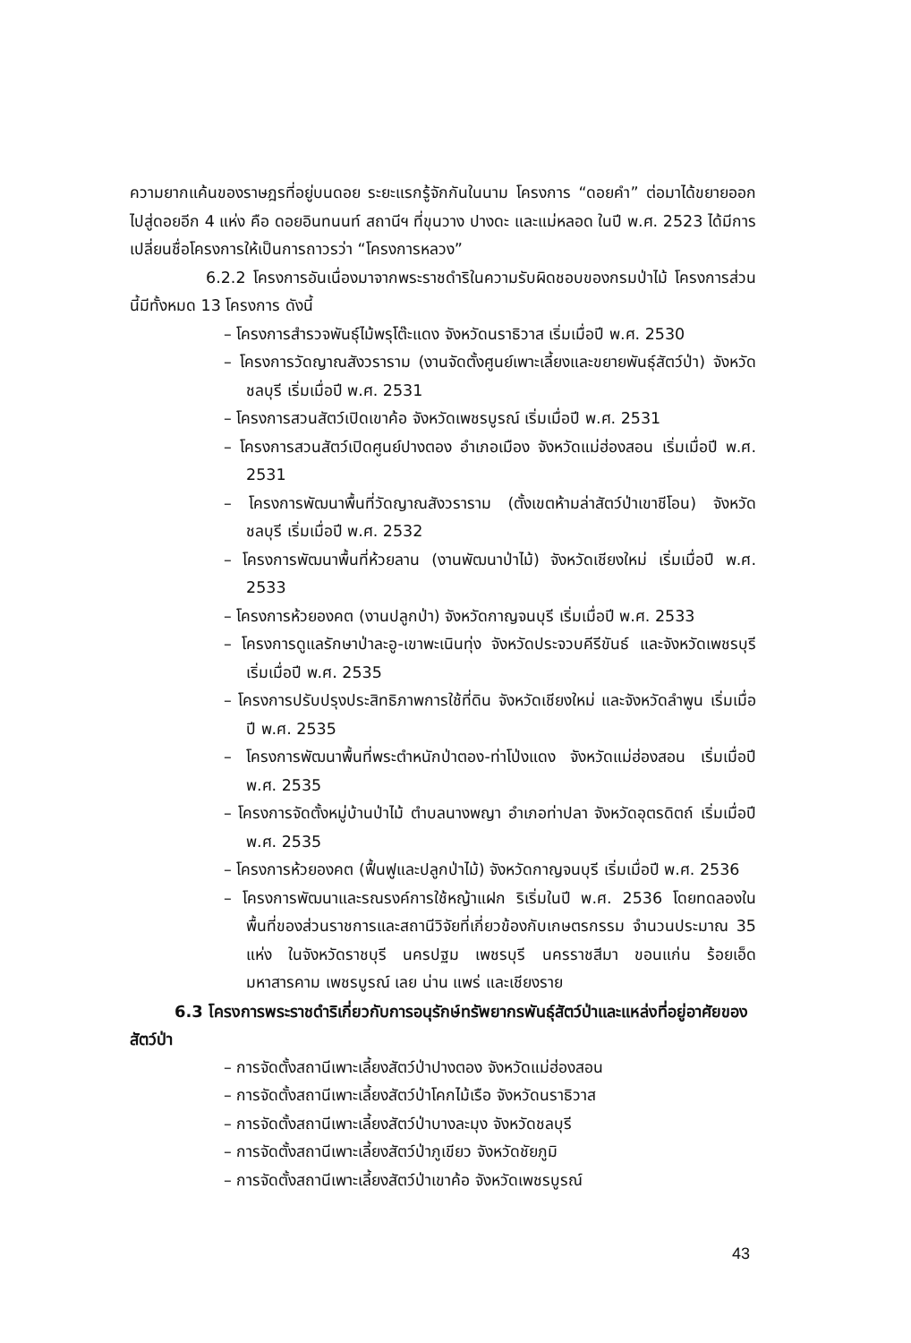ความยากแค้นของราษฎรที่อยู่บนดอย ระยะแรกรู้จักกันในนาม โครงการ “ดอยคำ” ต่อมาได้ขยายออกไปสู่ดอยอีก 4 แห่ง คือ ดอยอินทนนท์ สถานีฯ ที่ขุนวาง ปางดะ และแม่หลอด ในปี พ.ศ. 2523 ได้มีการเปลี่ยนชื่อโครงการให้เป็นการถาวรว่า “โครงการหลวง”
6.2.2 โครงการอันเนื่องมาจากพระราชดำริในความรับผิดชอบของกรมป่าไม้ โครงการส่วนนี้มีทั้งหมด 13 โครงการ ดังนี้
– โครงการสำรวจพันธุ์ไม้พรุโต๊ะแดง จังหวัดนราธิวาส เริ่มเมื่อปี พ.ศ. 2530
– โครงการวัดญาณสังวราราม (งานจัดตั้งศูนย์เพาะเลี้ยงและขยายพันธุ์สัตว์ป่า) จังหวัดชลบุรี เริ่มเมื่อปี พ.ศ. 2531
– โครงการสวนสัตว์เปิดเขาค้อ จังหวัดเพชรบูรณ์ เริ่มเมื่อปี พ.ศ. 2531
– โครงการสวนสัตว์เปิดศูนย์ปางตอง อำเภอเมือง จังหวัดแม่ฮ่องสอน เริ่มเมื่อปี พ.ศ. 2531
– โครงการพัฒนาพื้นที่วัดญาณสังวราราม (ตั้งเขตห้ามล่าสัตว์ป่าเขาชีโอน) จังหวัดชลบุรี เริ่มเมื่อปี พ.ศ. 2532
– โครงการพัฒนาพื้นที่ห้วยลาน (งานพัฒนาป่าไม้) จังหวัดเชียงใหม่ เริ่มเมื่อปี พ.ศ. 2533
– โครงการห้วยองคต (งานปลูกป่า) จังหวัดกาญจนบุรี เริ่มเมื่อปี พ.ศ. 2533
– โครงการดูแลรักษาป่าละอู-เขาพะเนินทุ่ง จังหวัดประจวบคีรีขันธ์ และจังหวัดเพชรบุรี เริ่มเมื่อปี พ.ศ. 2535
– โครงการปรับปรุงประสิทธิภาพการใช้ที่ดิน จังหวัดเชียงใหม่ และจังหวัดลำพูน เริ่มเมื่อปี พ.ศ. 2535
– โครงการพัฒนาพื้นที่พระตำหนักป่าตอง-ท่าโป่งแดง จังหวัดแม่ฮ่องสอน เริ่มเมื่อปี พ.ศ. 2535
– โครงการจัดตั้งหมู่บ้านป่าไม้ ตำบลนางพญา อำเภอท่าปลา จังหวัดอุตรดิตถ์ เริ่มเมื่อปี พ.ศ. 2535
– โครงการห้วยองคต (ฟื้นฟูและปลูกป่าไม้) จังหวัดกาญจนบุรี เริ่มเมื่อปี พ.ศ. 2536
– โครงการพัฒนาและรณรงค์การใช้หญ้าแฝก ริเริ่มในปี พ.ศ. 2536 โดยทดลองในพื้นที่ของส่วนราชการและสถานีวิจัยที่เกี่ยวข้องกับเกษตรกรรม จำนวนประมาณ 35 แห่ง ในจังหวัดราชบุรี นครปฐม เพชรบุรี นครราชสีมา ขอนแก่น ร้อยเอ็ด มหาสารคาม เพชรบูรณ์ เลย น่าน แพร่ และเชียงราย
6.3 โครงการพระราชดำริเกี่ยวกับการอนุรักษ์ทรัพยากรพันธุ์สัตว์ป่าและแหล่งที่อยู่อาศัยของสัตว์ป่า
– การจัดตั้งสถานีเพาะเลี้ยงสัตว์ป่าปางตอง จังหวัดแม่ฮ่องสอน
– การจัดตั้งสถานีเพาะเลี้ยงสัตว์ป่าโคกไม้เรือ จังหวัดนราธิวาส
– การจัดตั้งสถานีเพาะเลี้ยงสัตว์ป่าบางละมุง จังหวัดชลบุรี
– การจัดตั้งสถานีเพาะเลี้ยงสัตว์ป่าภูเขียว จังหวัดชัยภูมิ
– การจัดตั้งสถานีเพาะเลี้ยงสัตว์ป่าเขาค้อ จังหวัดเพชรบูรณ์
43